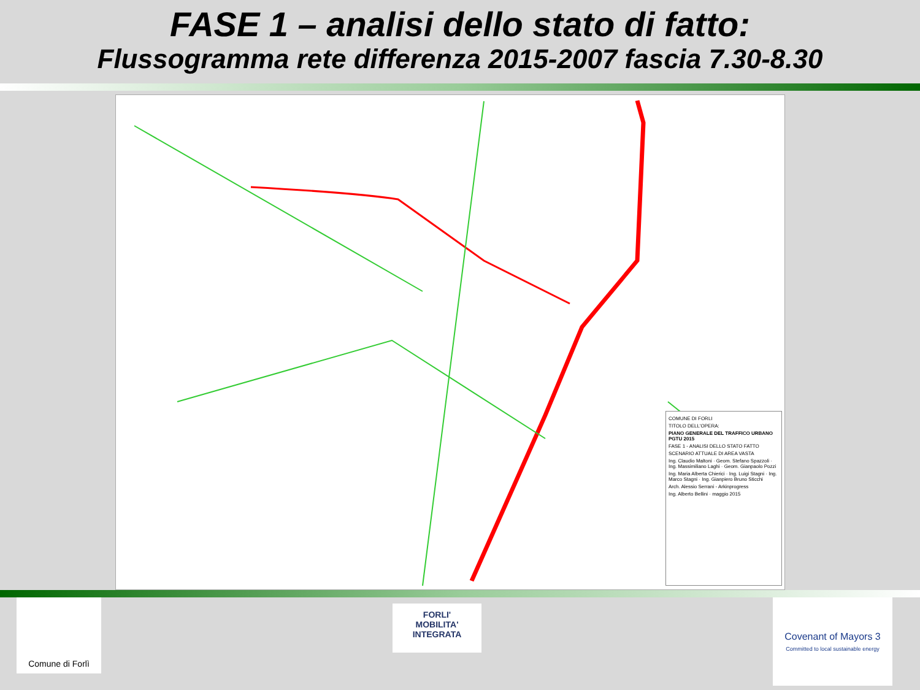FASE 1 – analisi dello stato di fatto:
Flussogramma rete differenza 2015-2007 fascia 7.30-8.30
COMUNE DI FORLI
TITOLO DELL'OPERA:
PIANO GENERALE DEL TRAFFICO URBANO PGTU 2015
FASE 1 - ANALISI DELLO STATO FATTO
SCENARIO ATTUALE DI AREA VASTA
Ing. Claudio Maltoni · Geom. Stefano Spazzoli · Ing. Massimiliano Laghi · Geom. Gianpaolo Pozzi
Ing. Maria Alberta Chierici · Ing. Luigi Stagni · Ing. Marco Stagni · Ing. Gianpiero Bruno Sticchi
Arch. Alessio Serrani - Arkinprogress
Ing. Alberto Bellini · maggio 2015
Comune di Forlì
FORLI'
MOBILITA' INTEGRATA
Covenant of Mayors 3
Committed to local sustainable energy